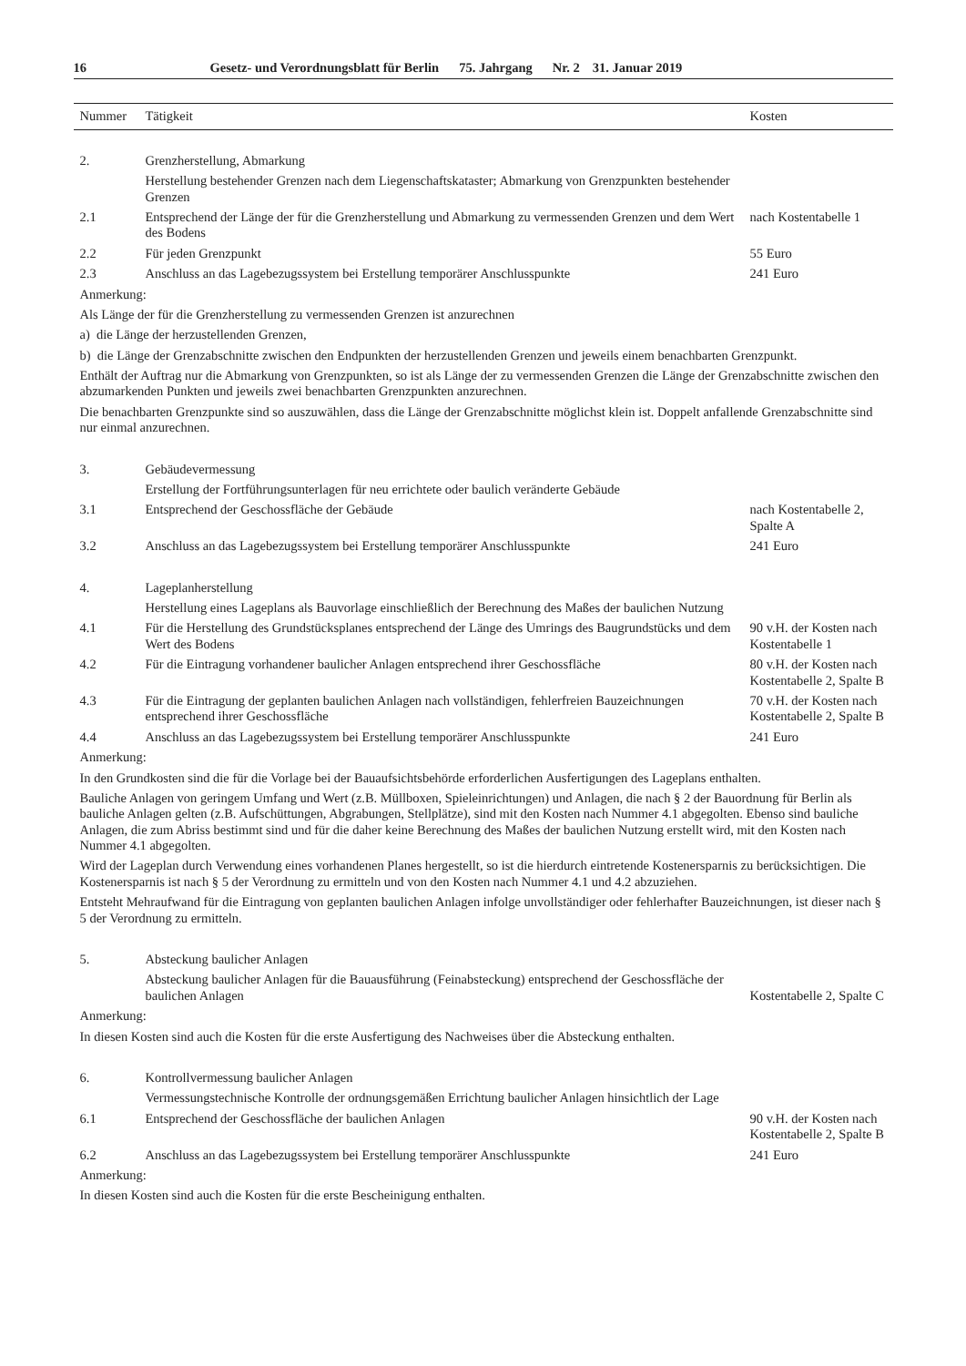16 Gesetz- und Verordnungsblatt für Berlin 75. Jahrgang Nr. 2 31. Januar 2019
| Nummer | Tätigkeit | Kosten |
| --- | --- | --- |
| 2. | Grenzherstellung, Abmarkung | |
| | Herstellung bestehender Grenzen nach dem Liegenschaftskataster; Abmarkung von Grenzpunkten bestehender Grenzen | |
| 2.1 | Entsprechend der Länge der für die Grenzherstellung und Abmarkung zu vermessenden Grenzen und dem Wert des Bodens | nach Kostentabelle 1 |
| 2.2 | Für jeden Grenzpunkt | 55 Euro |
| 2.3 | Anschluss an das Lagebezugssystem bei Erstellung temporärer Anschlusspunkte | 241 Euro |
| Anmerkung: | | |
| Als Länge der für die Grenzherstellung zu vermessenden Grenzen ist anzurechnen | | |
| a) die Länge der herzustellenden Grenzen, | | |
| b) die Länge der Grenzabschnitte zwischen den Endpunkten der herzustellenden Grenzen und jeweils einem benachbarten Grenzpunkt. | | |
| Enthält der Auftrag nur die Abmarkung von Grenzpunkten, so ist als Länge der zu vermessenden Grenzen die Länge der Grenzabschnitte zwischen den abzumarkenden Punkten und jeweils zwei benachbarten Grenzpunkten anzurechnen. | | |
| Die benachbarten Grenzpunkte sind so auszuwählen, dass die Länge der Grenzabschnitte möglichst klein ist. Doppelt anfallende Grenzabschnitte sind nur einmal anzurechnen. | | |
| 3. | Gebäudevermessung | |
| | Erstellung der Fortführungsunterlagen für neu errichtete oder baulich veränderte Gebäude | |
| 3.1 | Entsprechend der Geschossfläche der Gebäude | nach Kostentabelle 2, Spalte A |
| 3.2 | Anschluss an das Lagebezugssystem bei Erstellung temporärer Anschlusspunkte | 241 Euro |
| 4. | Lageplanherstellung | |
| | Herstellung eines Lageplans als Bauvorlage einschließlich der Berechnung des Maßes der baulichen Nutzung | |
| 4.1 | Für die Herstellung des Grundstücksplanes entsprechend der Länge des Umrings des Baugrundstücks und dem Wert des Bodens | 90 v.H. der Kosten nach Kostentabelle 1 |
| 4.2 | Für die Eintragung vorhandener baulicher Anlagen entsprechend ihrer Geschossfläche | 80 v.H. der Kosten nach Kostentabelle 2, Spalte B |
| 4.3 | Für die Eintragung der geplanten baulichen Anlagen nach vollständigen, fehlerfreien Bau­zeichnungen entsprechend ihrer Geschossfläche | 70 v.H. der Kosten nach Kostentabelle 2, Spalte B |
| 4.4 | Anschluss an das Lagebezugssystem bei Erstellung temporärer Anschlusspunkte | 241 Euro |
| Anmerkung: | | |
| In den Grundkosten sind die für die Vorlage bei der Bauaufsichtsbehörde erforderlichen Ausfertigungen des Lageplans enthalten. | | |
| Bauliche Anlagen von geringem Umfang und Wert (z.B. Müllboxen, Spieleinrichtungen) und Anlagen, die nach § 2 der Bauordnung für Berlin als bauliche Anlagen gelten (z.B. Aufschüttungen, Abgrabungen, Stellplätze), sind mit den Kosten nach Nummer 4.1 abgegolten. Ebenso sind bauliche Anlagen, die zum Abriss bestimmt sind und für die daher keine Berechnung des Maßes der baulichen Nutzung erstellt wird, mit den Kosten nach Nummer 4.1 abgegolten. | | |
| Wird der Lageplan durch Verwendung eines vorhandenen Planes hergestellt, so ist die hierdurch eintretende Kostenersparnis zu berück­sichtigen. Die Kostenersparnis ist nach § 5 der Verordnung zu ermitteln und von den Kosten nach Nummer 4.1 und 4.2 abzuziehen. | | |
| Entsteht Mehraufwand für die Eintragung von geplanten baulichen Anlagen infolge unvollständiger oder fehlerhafter Bauzeichnungen, ist dieser nach § 5 der Verordnung zu ermitteln. | | |
| 5. | Absteckung baulicher Anlagen | |
| | Absteckung baulicher Anlagen für die Bauausführung (Feinabsteckung) entsprechend der Geschossfläche der baulichen Anlagen | Kostentabelle 2, Spalte C |
| Anmerkung: | | |
| In diesen Kosten sind auch die Kosten für die erste Ausfertigung des Nachweises über die Absteckung enthalten. | | |
| 6. | Kontrollvermessung baulicher Anlagen | |
| | Vermessungstechnische Kontrolle der ordnungsgemäßen Errichtung baulicher Anlagen hinsichtlich der Lage | |
| 6.1 | Entsprechend der Geschossfläche der baulichen Anlagen | 90 v.H. der Kosten nach Kostentabelle 2, Spalte B |
| 6.2 | Anschluss an das Lagebezugssystem bei Erstellung temporärer Anschlusspunkte | 241 Euro |
| Anmerkung: | | |
| In diesen Kosten sind auch die Kosten für die erste Bescheinigung enthalten. | | |